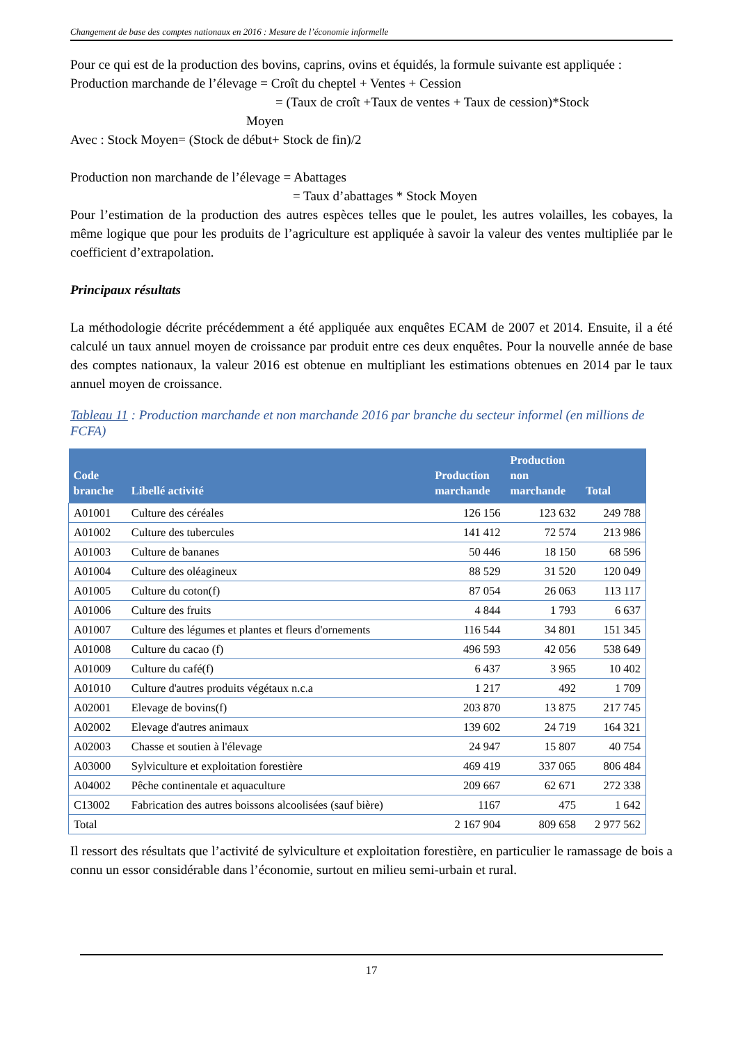Changement de base des comptes nationaux en 2016 : Mesure de l’économie informelle
Pour ce qui est de la production des bovins, caprins, ovins et équidés, la formule suivante est appliquée :
Production marchande de l’élevage = Croît du cheptel + Ventes + Cession
= (Taux de croît +Taux de ventes + Taux de cession)*Stock
Moyen
Avec : Stock Moyen= (Stock de début+ Stock de fin)/2
Production non marchande de l’élevage = Abattages
= Taux d’abattages * Stock Moyen
Pour l’estimation de la production des autres espèces telles que le poulet, les autres volailles, les cobayes, la même logique que pour les produits de l’agriculture est appliquée à savoir la valeur des ventes multipliée par le coefficient d’extrapolation.
Principaux résultats
La méthodologie décrite précédemment a été appliquée aux enquêtes ECAM de 2007 et 2014. Ensuite, il a été calculé un taux annuel moyen de croissance par produit entre ces deux enquêtes. Pour la nouvelle année de base des comptes nationaux, la valeur 2016 est obtenue en multipliant les estimations obtenues en 2014 par le taux annuel moyen de croissance.
Tableau 11 : Production marchande et non marchande 2016 par branche du secteur informel (en millions de FCFA)
| Code branche | Libellé activité | Production marchande | Production non marchande | Total |
| --- | --- | --- | --- | --- |
| A01001 | Culture des céréales | 126 156 | 123 632 | 249 788 |
| A01002 | Culture des tubercules | 141 412 | 72 574 | 213 986 |
| A01003 | Culture de bananes | 50 446 | 18 150 | 68 596 |
| A01004 | Culture des oléagineux | 88 529 | 31 520 | 120 049 |
| A01005 | Culture du coton(f) | 87 054 | 26 063 | 113 117 |
| A01006 | Culture des fruits | 4 844 | 1 793 | 6 637 |
| A01007 | Culture des légumes et plantes et fleurs d'ornements | 116 544 | 34 801 | 151 345 |
| A01008 | Culture du cacao (f) | 496 593 | 42 056 | 538 649 |
| A01009 | Culture du café(f) | 6 437 | 3 965 | 10 402 |
| A01010 | Culture d'autres produits végétaux n.c.a | 1 217 | 492 | 1 709 |
| A02001 | Elevage de bovins(f) | 203 870 | 13 875 | 217 745 |
| A02002 | Elevage d'autres animaux | 139 602 | 24 719 | 164 321 |
| A02003 | Chasse et soutien à l'élevage | 24 947 | 15 807 | 40 754 |
| A03000 | Sylviculture et exploitation forestière | 469 419 | 337 065 | 806 484 |
| A04002 | Pêche continentale et aquaculture | 209 667 | 62 671 | 272 338 |
| C13002 | Fabrication des autres boissons alcoolisées (sauf bière) | 1167 | 475 | 1 642 |
| Total | | 2 167 904 | 809 658 | 2 977 562 |
Il ressort des résultats que l’activité de sylviculture et exploitation forestière, en particulier le ramassage de bois a connu un essor considérable dans l’économie, surtout en milieu semi-urbain et rural.
17